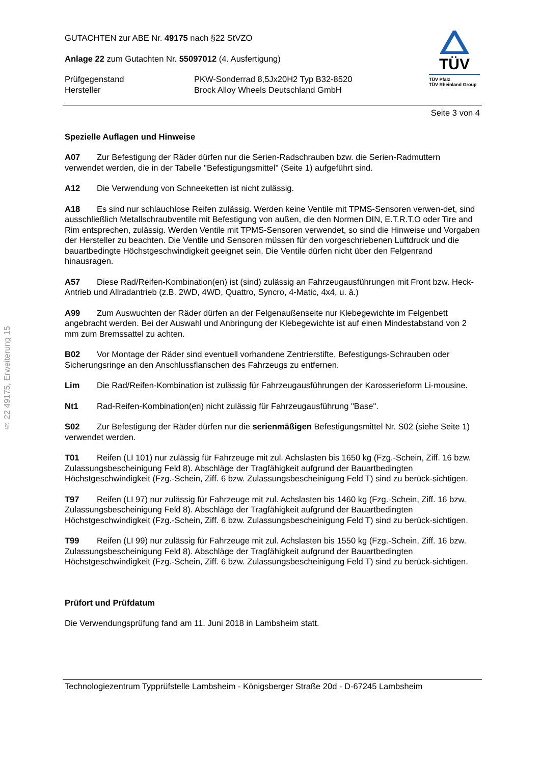§ 22 49175, Erweiterung 15
GUTACHTEN zur ABE Nr. 49175 nach §22 StVZO
Anlage 22 zum Gutachten Nr. 55097012 (4. Ausfertigung)
Prüfgegenstand
Hersteller
PKW-Sonderrad 8,5Jx20H2 Typ B32-8520
Brock Alloy Wheels Deutschland GmbH
TÜV
TÜV Pfalz
TÜV Rheinland Group
Seite 3 von 4
Spezielle Auflagen und Hinweise
A07 Zur Befestigung der Räder dürfen nur die Serien-Radschrauben bzw. die Serien-Radmuttern verwendet werden, die in der Tabelle "Befestigungsmittel" (Seite 1) aufgeführt sind.
A12 Die Verwendung von Schneeketten ist nicht zulässig.
A18 Es sind nur schlauchlose Reifen zulässig. Werden keine Ventile mit TPMS-Sensoren verwen-det, sind ausschließlich Metallschraubventile mit Befestigung von außen, die den Normen DIN, E.T.R.T.O oder Tire and Rim entsprechen, zulässig. Werden Ventile mit TPMS-Sensoren verwendet, so sind die Hinweise und Vorgaben der Hersteller zu beachten. Die Ventile und Sensoren müssen für den vorgeschriebenen Luftdruck und die bauartbedingte Höchstgeschwindigkeit geeignet sein. Die Ventile dürfen nicht über den Felgenrand hinausragen.
A57 Diese Rad/Reifen-Kombination(en) ist (sind) zulässig an Fahrzeugausführungen mit Front bzw. Heck-Antrieb und Allradantrieb (z.B. 2WD, 4WD, Quattro, Syncro, 4-Matic, 4x4, u. ä.)
A99 Zum Auswuchten der Räder dürfen an der Felgenaußenseite nur Klebegewichte im Felgenbett angebracht werden. Bei der Auswahl und Anbringung der Klebegewichte ist auf einen Mindestabstand von 2 mm zum Bremssattel zu achten.
B02 Vor Montage der Räder sind eventuell vorhandene Zentrierstifte, Befestigungs-Schrauben oder Sicherungsringe an den Anschlussflanschen des Fahrzeugs zu entfernen.
Lim Die Rad/Reifen-Kombination ist zulässig für Fahrzeugausführungen der Karosserieform Li-mousine.
Nt1 Rad-Reifen-Kombination(en) nicht zulässig für Fahrzeugausführung "Base".
S02 Zur Befestigung der Räder dürfen nur die serienmäßigen Befestigungsmittel Nr. S02 (siehe Seite 1) verwendet werden.
T01 Reifen (LI 101) nur zulässig für Fahrzeuge mit zul. Achslasten bis 1650 kg (Fzg.-Schein, Ziff. 16 bzw. Zulassungsbescheinigung Feld 8). Abschläge der Tragfähigkeit aufgrund der Bauartbedingten Höchstgeschwindigkeit (Fzg.-Schein, Ziff. 6 bzw. Zulassungsbescheinigung Feld T) sind zu berück-sichtigen.
T97 Reifen (LI 97) nur zulässig für Fahrzeuge mit zul. Achslasten bis 1460 kg (Fzg.-Schein, Ziff. 16 bzw. Zulassungsbescheinigung Feld 8). Abschläge der Tragfähigkeit aufgrund der Bauartbedingten Höchstgeschwindigkeit (Fzg.-Schein, Ziff. 6 bzw. Zulassungsbescheinigung Feld T) sind zu berück-sichtigen.
T99 Reifen (LI 99) nur zulässig für Fahrzeuge mit zul. Achslasten bis 1550 kg (Fzg.-Schein, Ziff. 16 bzw. Zulassungsbescheinigung Feld 8). Abschläge der Tragfähigkeit aufgrund der Bauartbedingten Höchstgeschwindigkeit (Fzg.-Schein, Ziff. 6 bzw. Zulassungsbescheinigung Feld T) sind zu berück-sichtigen.
Prüfort und Prüfdatum
Die Verwendungsprüfung fand am 11. Juni 2018 in Lambsheim statt.
Technologiezentrum Typprüfstelle Lambsheim - Königsberger Straße 20d - D-67245 Lambsheim